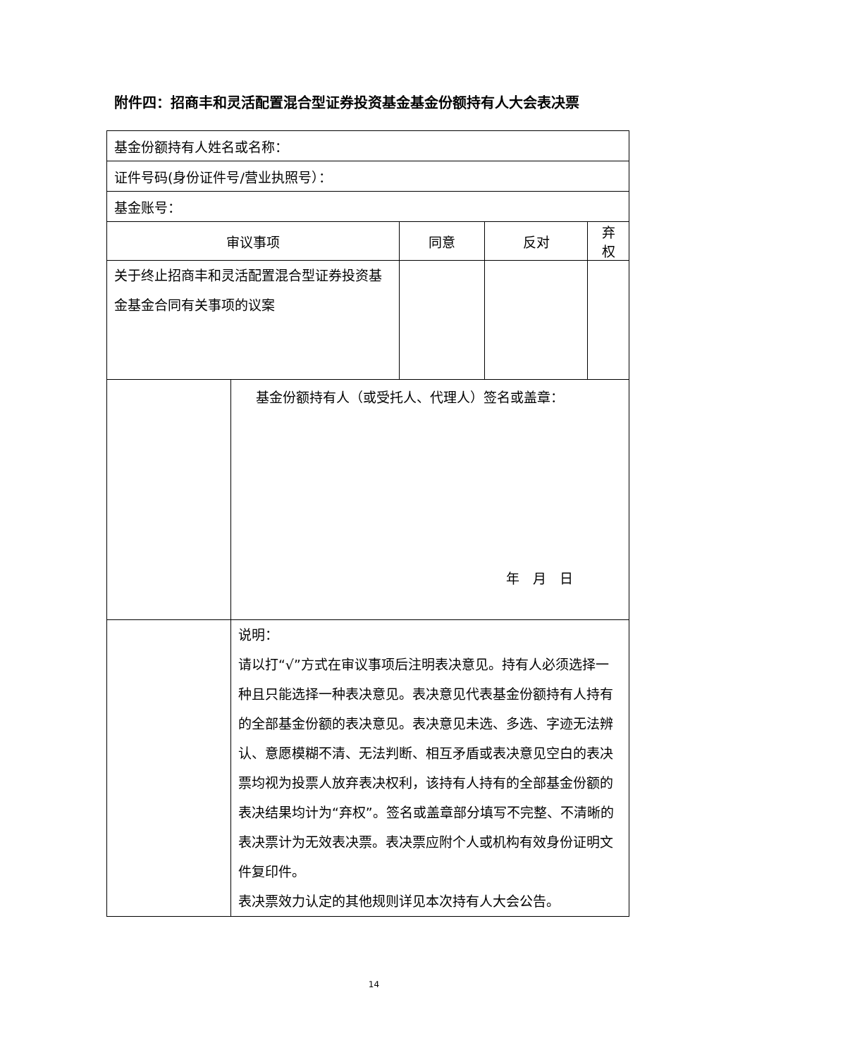附件四：招商丰和灵活配置混合型证券投资基金基金份额持有人大会表决票
| 基金份额持有人姓名或名称： | | | | |
| 证件号码(身份证件号/营业执照号）： | | | | |
| 基金账号： | | | | |
| 审议事项 | | 同意 | 反对 | 弃权 |
| 关于终止招商丰和灵活配置混合型证券投资基金基金合同有关事项的议案 | | | | |
| | 基金份额持有人（或受托人、代理人）签名或盖章： 年 月 日 | | | |
| | 说明： 请以打“√”方式在审议事项后注明表决意见。持有人必须选择一种且只能选择一种表决意见。表决意见代表基金份额持有人持有的全部基金份额的表决意见。表决意见未选、多选、字迹无法辨认、意愿模糊不清、无法判断、相互矛盾或表决意见空白的表决票均视为投票人放弃表决权利，该持有人持有的全部基金份额的表决结果均计为“弃权”。签名或盖章部分填写不完整、不清晰的表决票计为无效表决票。表决票应附个人或机构有效身份证明文件复印件。 表决票效力认定的其他规则详见本次持有人大会公告。 | | | |
14